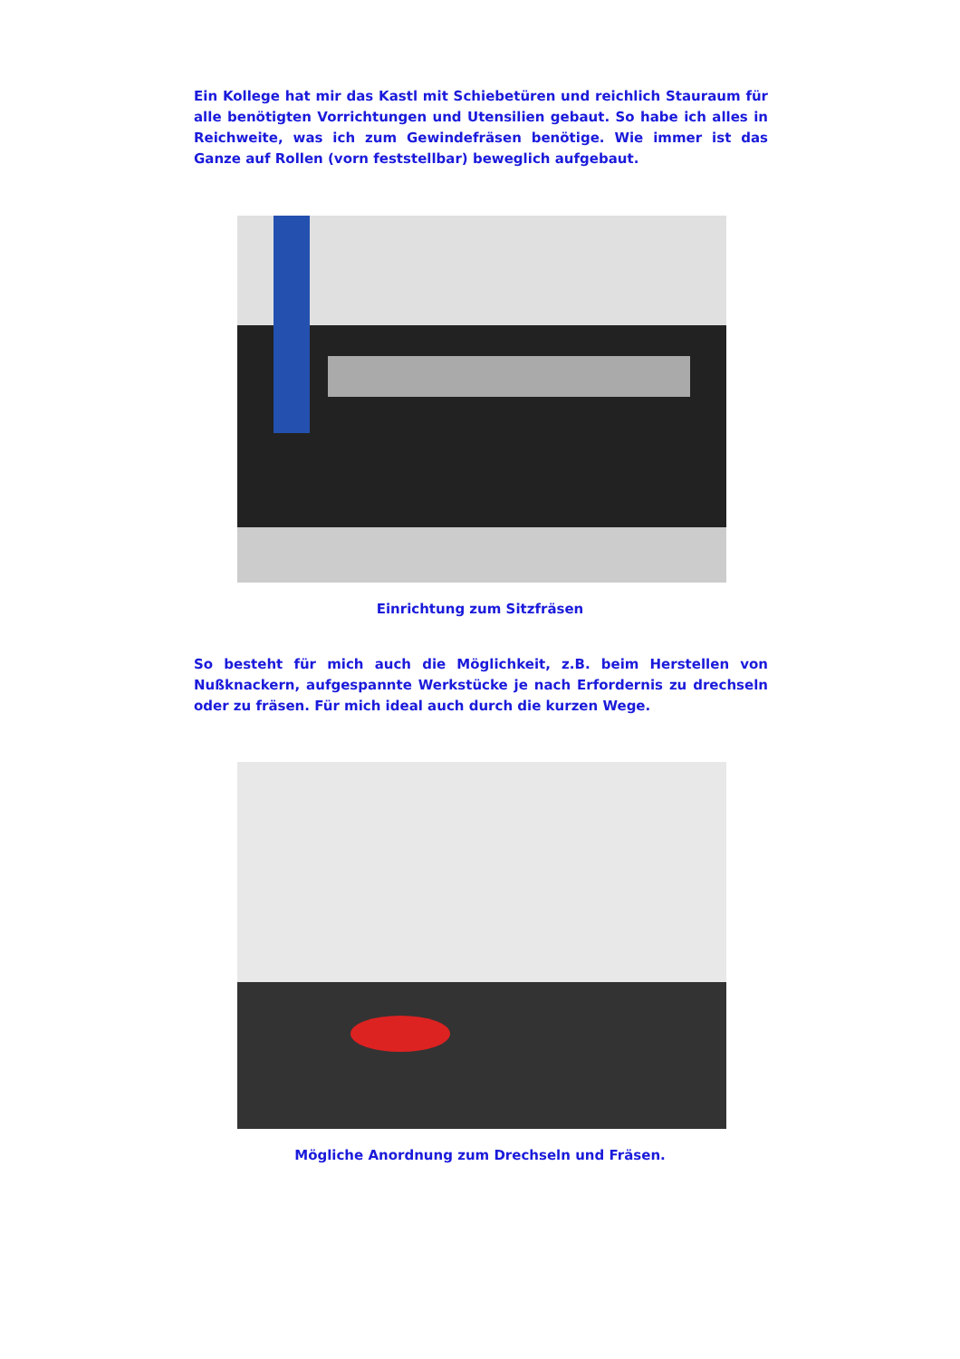Ein Kollege hat mir das Kastl mit Schiebetüren und reichlich Stauraum für alle benötigten Vorrichtungen und Utensilien gebaut. So habe ich alles in Reichweite, was ich zum Gewindefräsen benötige. Wie immer ist das Ganze auf Rollen (vorn feststellbar) beweglich aufgebaut.
Einrichtung zum Sitzfräsen
So besteht für mich auch die Möglichkeit, z.B. beim Herstellen von Nußknackern, aufgespannte Werkstücke je nach Erfordernis zu drechseln oder zu fräsen. Für mich ideal auch durch die kurzen Wege.
Mögliche Anordnung zum Drechseln und Fräsen.